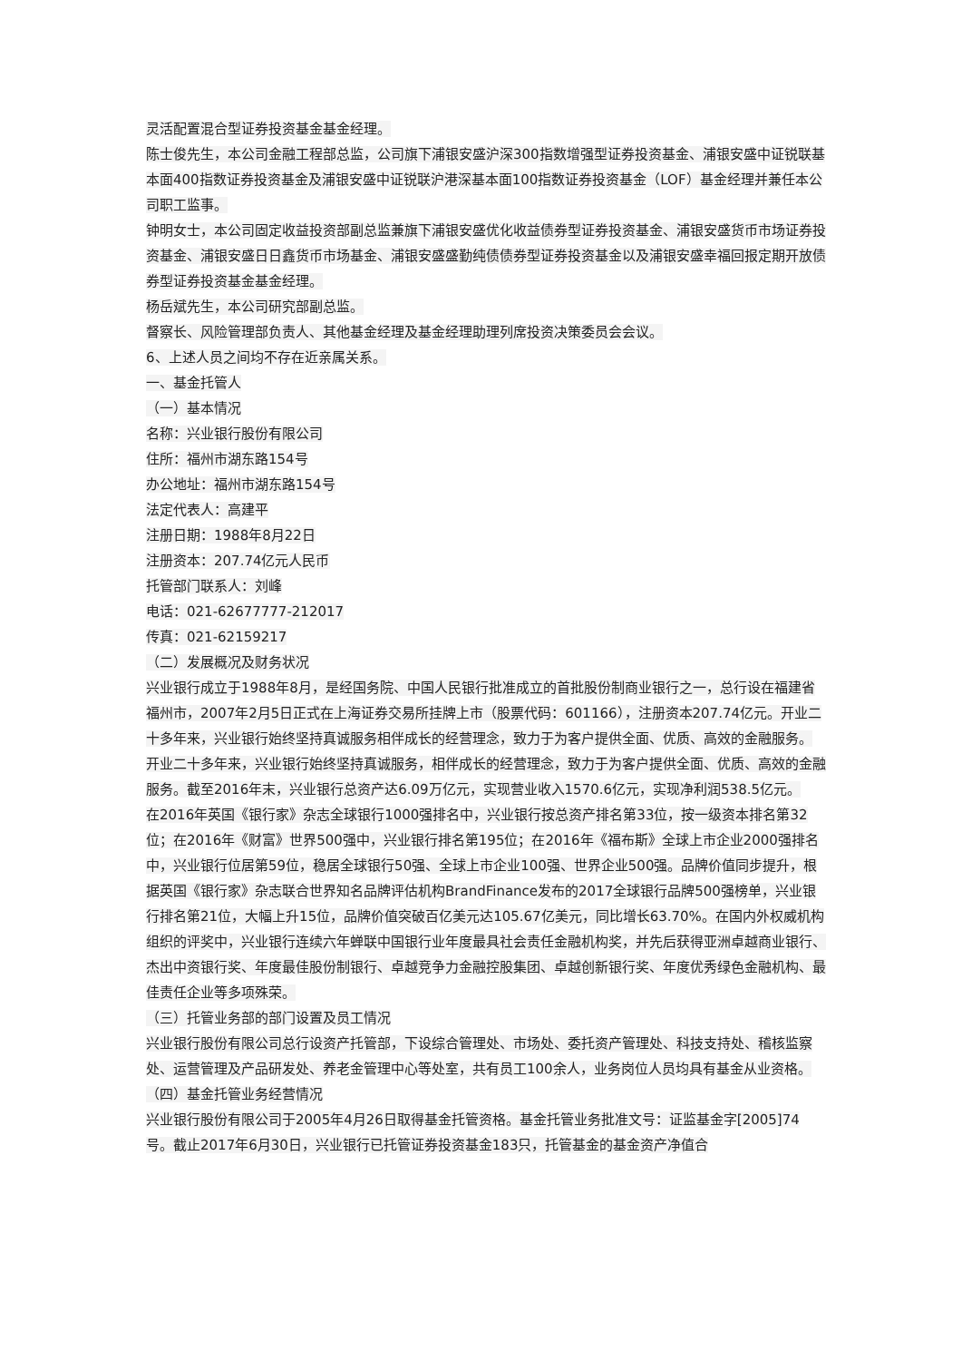灵活配置混合型证券投资基金基金经理。
陈士俊先生，本公司金融工程部总监，公司旗下浦银安盛沪深300指数增强型证券投资基金、浦银安盛中证锐联基本面400指数证券投资基金及浦银安盛中证锐联沪港深基本面100指数证券投资基金（LOF）基金经理并兼任本公司职工监事。
钟明女士，本公司固定收益投资部副总监兼旗下浦银安盛优化收益债券型证券投资基金、浦银安盛货币市场证券投资基金、浦银安盛日日鑫货币市场基金、浦银安盛盛勤纯债债券型证券投资基金以及浦银安盛幸福回报定期开放债券型证券投资基金基金经理。
杨岳斌先生，本公司研究部副总监。
督察长、风险管理部负责人、其他基金经理及基金经理助理列席投资决策委员会会议。
6、上述人员之间均不存在近亲属关系。
一、基金托管人
（一）基本情况
名称：兴业银行股份有限公司
住所：福州市湖东路154号
办公地址：福州市湖东路154号
法定代表人：高建平
注册日期：1988年8月22日
注册资本：207.74亿元人民币
托管部门联系人：刘峰
电话：021-62677777-212017
传真：021-62159217
（二）发展概况及财务状况
兴业银行成立于1988年8月，是经国务院、中国人民银行批准成立的首批股份制商业银行之一，总行设在福建省福州市，2007年2月5日正式在上海证券交易所挂牌上市（股票代码：601166），注册资本207.74亿元。开业二十多年来，兴业银行始终坚持真诚服务相伴成长的经营理念，致力于为客户提供全面、优质、高效的金融服务。
开业二十多年来，兴业银行始终坚持真诚服务，相伴成长的经营理念，致力于为客户提供全面、优质、高效的金融服务。截至2016年末，兴业银行总资产达6.09万亿元，实现营业收入1570.6亿元，实现净利润538.5亿元。
在2016年英国《银行家》杂志全球银行1000强排名中，兴业银行按总资产排名第33位，按一级资本排名第32位；在2016年《财富》世界500强中，兴业银行排名第195位；在2016年《福布斯》全球上市企业2000强排名中，兴业银行位居第59位，稳居全球银行50强、全球上市企业100强、世界企业500强。品牌价值同步提升，根据英国《银行家》杂志联合世界知名品牌评估机构BrandFinance发布的2017全球银行品牌500强榜单，兴业银行排名第21位，大幅上升15位，品牌价值突破百亿美元达105.67亿美元，同比增长63.70%。在国内外权威机构组织的评奖中，兴业银行连续六年蝉联中国银行业年度最具社会责任金融机构奖，并先后获得亚洲卓越商业银行、杰出中资银行奖、年度最佳股份制银行、卓越竞争力金融控股集团、卓越创新银行奖、年度优秀绿色金融机构、最佳责任企业等多项殊荣。
（三）托管业务部的部门设置及员工情况
兴业银行股份有限公司总行设资产托管部，下设综合管理处、市场处、委托资产管理处、科技支持处、稽核监察处、运营管理及产品研发处、养老金管理中心等处室，共有员工100余人，业务岗位人员均具有基金从业资格。
（四）基金托管业务经营情况
兴业银行股份有限公司于2005年4月26日取得基金托管资格。基金托管业务批准文号：证监基金字[2005]74号。截止2017年6月30日，兴业银行已托管证券投资基金183只，托管基金的基金资产净值合